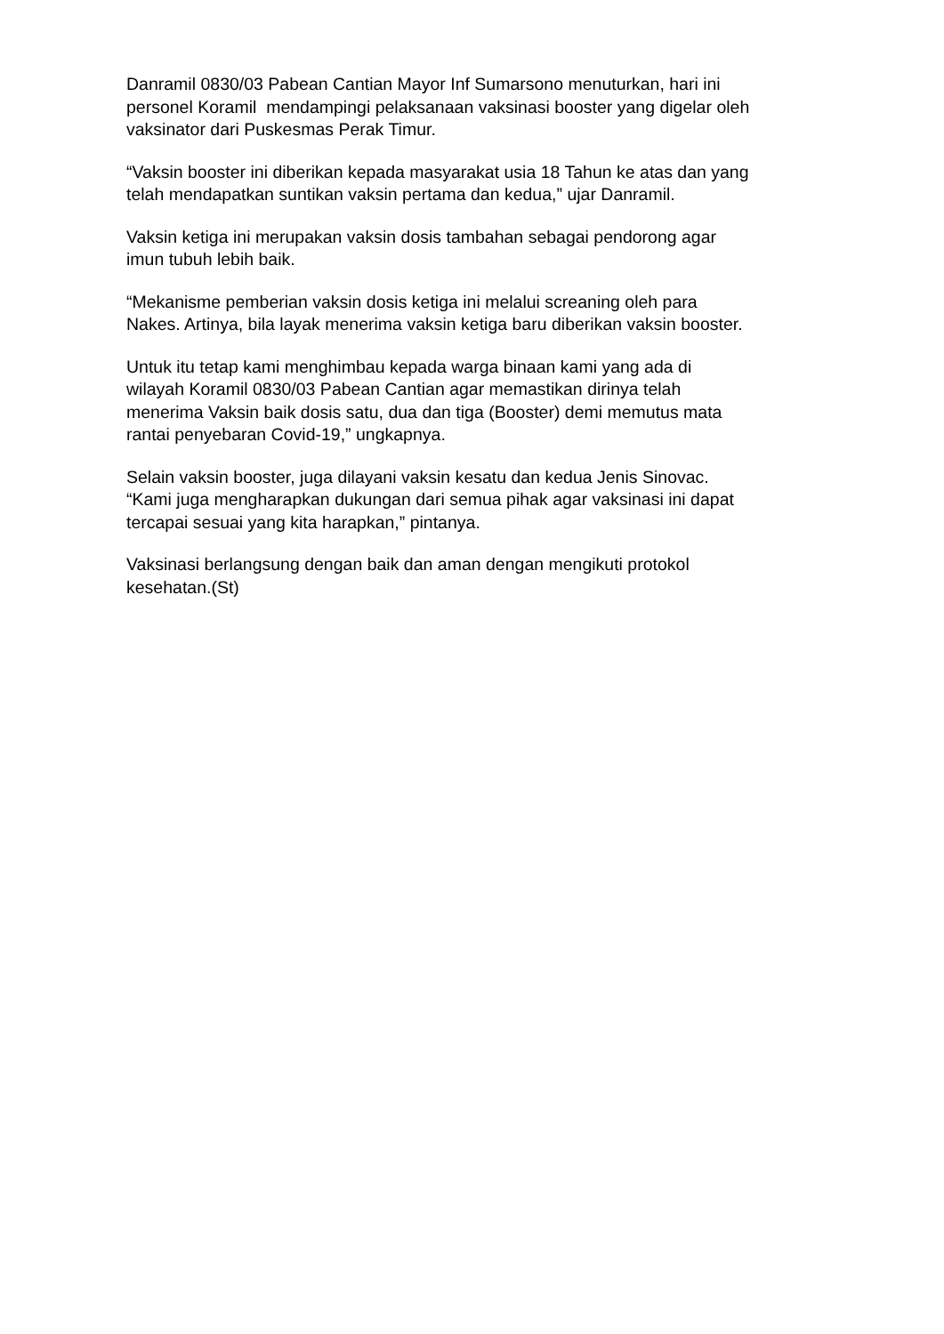Danramil 0830/03 Pabean Cantian Mayor Inf Sumarsono menuturkan, hari ini
personel Koramil mendampingi pelaksanaan vaksinasi booster yang digelar oleh
vaksinator dari Puskesmas Perak Timur.
“Vaksin booster ini diberikan kepada masyarakat usia 18 Tahun ke atas dan yang
telah mendapatkan suntikan vaksin pertama dan kedua,” ujar Danramil.
Vaksin ketiga ini merupakan vaksin dosis tambahan sebagai pendorong agar
imun tubuh lebih baik.
“Mekanisme pemberian vaksin dosis ketiga ini melalui screaning oleh para
Nakes. Artinya, bila layak menerima vaksin ketiga baru diberikan vaksin booster.
Untuk itu tetap kami menghimbau kepada warga binaan kami yang ada di
wilayah Koramil 0830/03 Pabean Cantian agar memastikan dirinya telah
menerima Vaksin baik dosis satu, dua dan tiga (Booster) demi memutus mata
rantai penyebaran Covid-19,” ungkapnya.
Selain vaksin booster, juga dilayani vaksin kesatu dan kedua Jenis Sinovac.
“Kami juga mengharapkan dukungan dari semua pihak agar vaksinasi ini dapat
tercapai sesuai yang kita harapkan,” pintanya.
Vaksinasi berlangsung dengan baik dan aman dengan mengikuti protokol
kesehatan.(St)